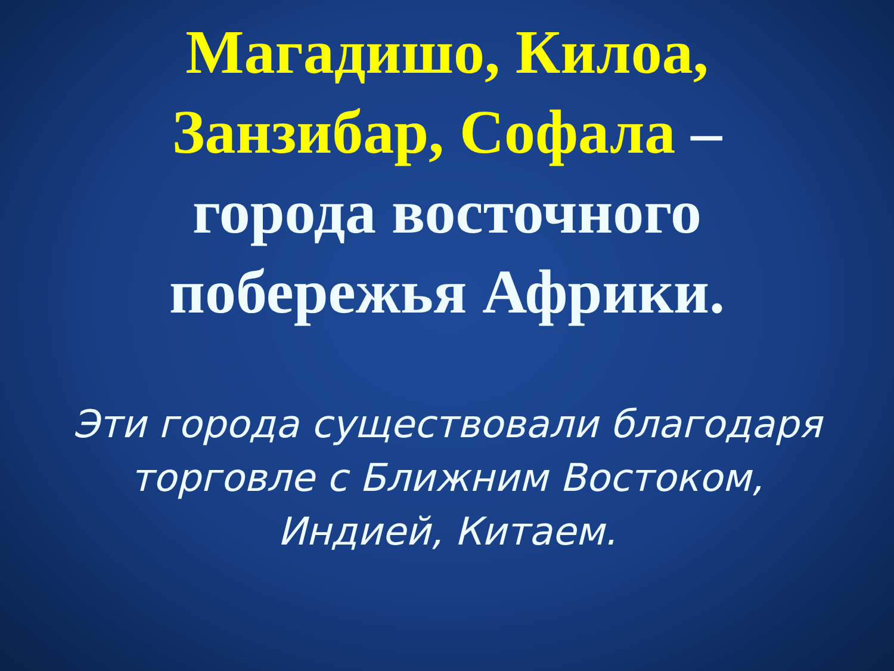Магадишо, Килоа, Занзибар, Софала – города восточного побережья Африки.
Эти города существовали благодаря торговле с Ближним Востоком, Индией, Китаем.